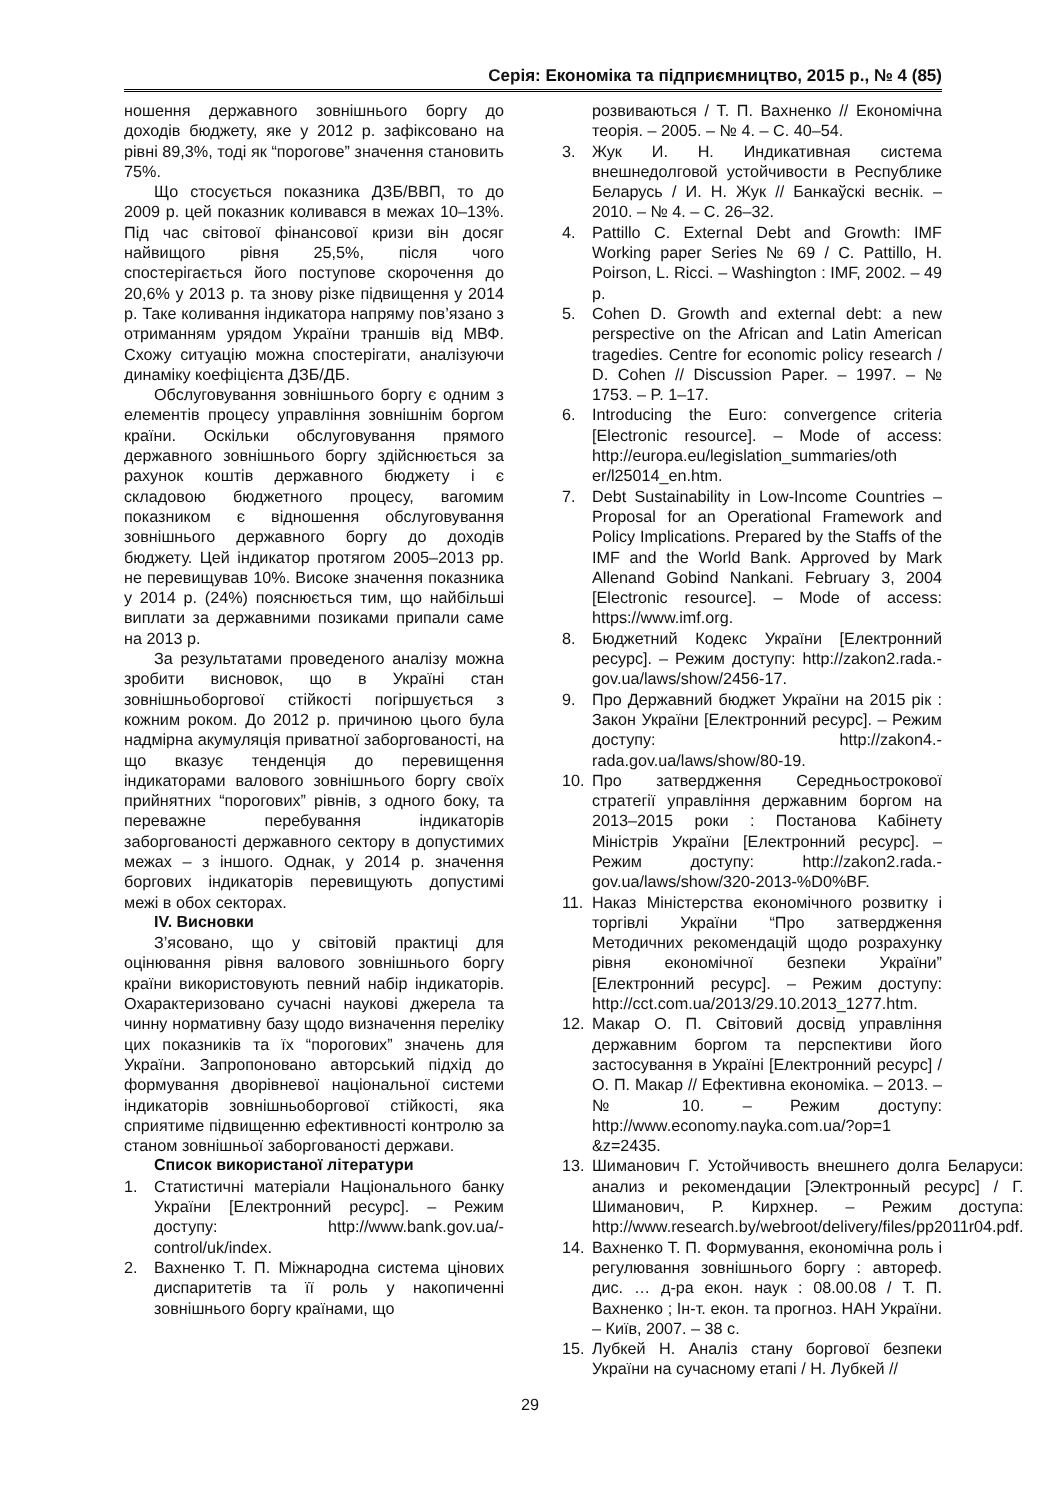Серія: Економіка та підприємництво, 2015 р., № 4 (85)
ношення державного зовнішнього боргу до доходів бюджету, яке у 2012 р. зафіксовано на рівні 89,3%, тоді як “порогове” значення становить 75%.
Що стосується показника ДЗБ/ВВП, то до 2009 р. цей показник коливався в межах 10–13%. Під час світової фінансової кризи він досяг найвищого рівня 25,5%, після чого спостерігається його поступове скорочення до 20,6% у 2013 р. та знову різке підвищення у 2014 р. Таке коливання індикатора напряму пов’язано з отриманням урядом України траншів від МВФ. Схожу ситуацію можна спостерігати, аналізуючи динаміку коефіцієнта ДЗБ/ДБ.
Обслуговування зовнішнього боргу є одним з елементів процесу управління зовнішнім боргом країни. Оскільки обслуговування прямого державного зовнішнього боргу здійснюється за рахунок коштів державного бюджету і є складовою бюджетного процесу, вагомим показником є відношення обслуговування зовнішнього державного боргу до доходів бюджету. Цей індикатор протягом 2005–2013 рр. не перевищував 10%. Високе значення показника у 2014 р. (24%) пояснюється тим, що найбільші виплати за державними позиками припали саме на 2013 р.
За результатами проведеного аналізу можна зробити висновок, що в Україні стан зовнішньоборгової стійкості погіршується з кожним роком. До 2012 р. причиною цього була надмірна акумуляція приватної заборгованості, на що вказує тенденція до перевищення індикаторами валового зовнішнього боргу своїх прийнятних “порогових” рівнів, з одного боку, та переважне перебування індикаторів заборгованості державного сектору в допустимих межах – з іншого. Однак, у 2014 р. значення боргових індикаторів перевищують допустимі межі в обох секторах.
IV. Висновки
З’ясовано, що у світовій практиці для оцінювання рівня валового зовнішнього боргу країни використовують певний набір індикаторів. Охарактеризовано сучасні наукові джерела та чинну нормативну базу щодо визначення переліку цих показників та їх “порогових” значень для України. Запропоновано авторський підхід до формування дворівневої національної системи індикаторів зовнішньоборгової стійкості, яка сприятиме підвищенню ефективності контролю за станом зовнішньої заборгованості держави.
Список використаної літератури
1. Статистичні матеріали Національного банку України [Електронний ресурс]. – Режим доступу: http://www.bank.gov.ua/-control/uk/index.
2. Вахненко Т. П. Міжнародна система цінових диспаритетів та її роль у накопиченні зовнішнього боргу країнами, що
розвиваються / Т. П. Вахненко // Економічна теорія. – 2005. – № 4. – С. 40–54.
3. Жук И. Н. Индикативная система внешнедолговой устойчивости в Республике Беларусь / И. Н. Жук // Банкаўскі веснік. – 2010. – № 4. – С. 26–32.
4. Pattillo C. External Debt and Growth: IMF Working paper Series № 69 / C. Pattillo, H. Poirson, L. Ricci. – Washington : IMF, 2002. – 49 p.
5. Cohen D. Growth and external debt: a new perspective on the African and Latin American tragedies. Centre for economic policy research / D. Cohen // Discussion Paper. – 1997. – № 1753. – P. 1–17.
6. Introducing the Euro: convergence criteria [Electronic resource]. – Mode of access: http://europa.eu/legislation_summaries/oth er/l25014_en.htm.
7. Debt Sustainability in Low-Income Countries – Proposal for an Operational Framework and Policy Implications. Prepared by the Staffs of the IMF and the World Bank. Approved by Mark Allenand Gobind Nankani. February 3, 2004 [Electronic resource]. – Mode of access: https://www.imf.org.
8. Бюджетний Кодекс України [Електронний ресурс]. – Режим доступу: http://zakon2.rada.-gov.ua/laws/show/2456-17.
9. Про Державний бюджет України на 2015 рік : Закон України [Електронний ресурс]. – Режим доступу: http://zakon4.-rada.gov.ua/laws/show/80-19.
10. Про затвердження Середньострокової стратегії управління державним боргом на 2013–2015 роки : Постанова Кабінету Міністрів України [Електронний ресурс]. – Режим доступу: http://zakon2.rada.-gov.ua/laws/show/320-2013-%D0%BF.
11. Наказ Міністерства економічного розвитку і торгівлі України “Про затвердження Методичних рекомендацій щодо розрахунку рівня економічної безпеки України” [Електронний ресурс]. – Режим доступу: http://cct.com.ua/2013/29.10.2013_1277.htm.
12. Макар О. П. Світовий досвід управління державним боргом та перспективи його застосування в Україні [Електронний ресурс] / О. П. Макар // Ефективна економіка. – 2013. – № 10. – Режим доступу: http://www.economy.nayka.com.ua/?op=1 &z=2435.
13. Шиманович Г. Устойчивость внешнего долга Беларуси: анализ и рекомендации [Электронный ресурс] / Г. Шиманович, Р. Кирхнер. – Режим доступа: http://www.research.by/webroot/delivery/files/pp2011r04.pdf.
14. Вахненко Т. П. Формування, економічна роль і регулювання зовнішнього боргу : автореф. дис. … д-ра екон. наук : 08.00.08 / Т. П. Вахненко ; Ін-т. екон. та прогноз. НАН України. – Київ, 2007. – 38 с.
15. Лубкей Н. Аналіз стану боргової безпеки України на сучасному етапі / Н. Лубкей //
29